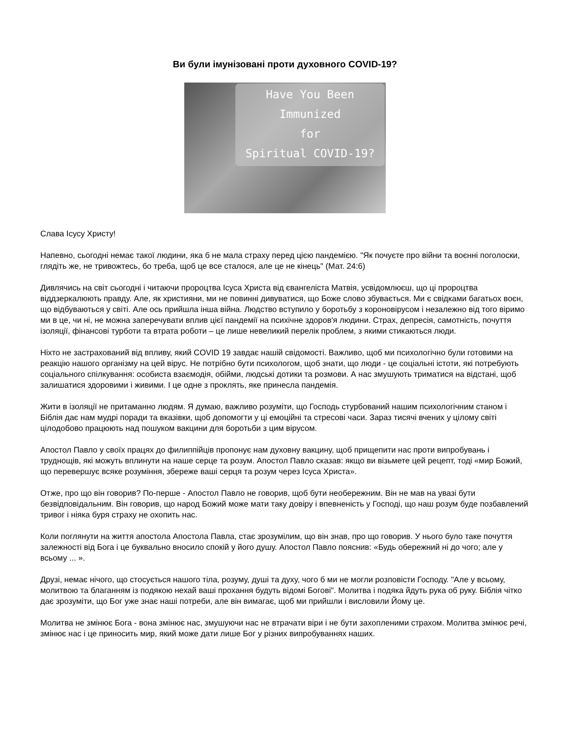Ви були імунізовані проти духовного COVID-19?
Have You Been
Immunized
for
Spiritual COVID-19?
Слава Ісусу Христу!
Напевно, сьогодні немає такої людини, яка б не мала страху перед цією пандемією. "Як почуєте про війни та воєнні поголоски, глядіть же, не тривожтесь, бо треба, щоб це все сталося, але це не кінець" (Мат. 24:6)
Дивлячись на світ сьогодні і читаючи пророцтва Ісуса Христа від євангеліста Матвія, усвідомлюєш, що ці пророцтва віддзеркалюють правду. Але, як християни, ми не повинні дивуватися, що Боже слово збувається. Ми є свідками багатьох воєн, що відбуваються у світі. Але ось прийшла інша війна. Людство вступило у боротьбу з короновірусом і незалежно від того віримо ми в це, чи ні, не можна заперечувати вплив цієї пандемії на психічне здоров'я людини. Страх, депресія, самотність, почуття ізоляції, фінансові турботи та втрата роботи – це лише невеликий перелік проблем, з якими стикаються люди.
Ніхто не застрахований від впливу, який COVID 19 завдає нашій свідомості. Важливо, щоб ми психологічно були готовими на реакцію нашого організму на цей вірус. Не потрібно бути психологом, щоб знати, що люди - це соціальні істоти, які потребують соціального спілкування: особиста взаємодія, обійми, людські дотики та розмови. А нас змушують триматися на відстані, щоб залишатися здоровими і живими. І це одне з проклять, яке принесла пандемія.
Жити в ізоляції не притаманно людям. Я думаю, важливо розуміти, що Господь стурбований нашим психологічним станом і Біблія дає нам мудрі поради та вказівки, щоб допомогти у ці емоційні та стресові часи. Зараз тисячі вчених у цілому світі цілодобово працюють над пошуком вакцини для боротьби з цим вірусом.
Апостол Павло у своїх працях до филиппійців пропонує нам духовну вакцину, щоб прищепити нас проти випробувань і труднощів, які можуть вплинути на наше серце та розум. Апостол Павло сказав: якщо ви візьмете цей рецепт, тоді «мир Божий, що перевершує всяке розуміння, збереже ваші серця та розум через Ісуса Христа».
Отже, про що він говорив? По-перше - Апостол Павло не говорив, щоб бути необережним. Він не мав на увазі бути безвідповідальним. Він говорив, що народ Божий може мати таку довіру і впевненість у Господі, що наш розум буде позбавлений тривог і ніяка буря страху не охопить нас.
Коли поглянути на життя апостола Апостола Павла, стає зрозумілим, що він знав, про що говорив. У нього було таке почуття залежності від Бога і це буквально вносило спокій у його душу. Апостол Павло пояснив: «Будь обережний ні до чого; але у всьому ... ».
Друзі, немає нічого, що стосується нашого тіла, розуму, душі та духу, чого б ми не могли розповісти Господу. "Але у всьому, молитвою та благанням із подякою нехай ваші прохання будуть відомі Богові". Молитва і подяка йдуть рука об руку. Біблія чітко дає зрозуміти, що Бог уже знає наші потреби, але він вимагає, щоб ми прийшли і висловили Йому це.
Молитва не змінює Бога - вона змінює нас, змушуючи нас не втрачати віри і не бути захопленими страхом. Молитва змінює речі, змінює нас і це приносить мир, який може дати лише Бог у різних випробуваннях наших.